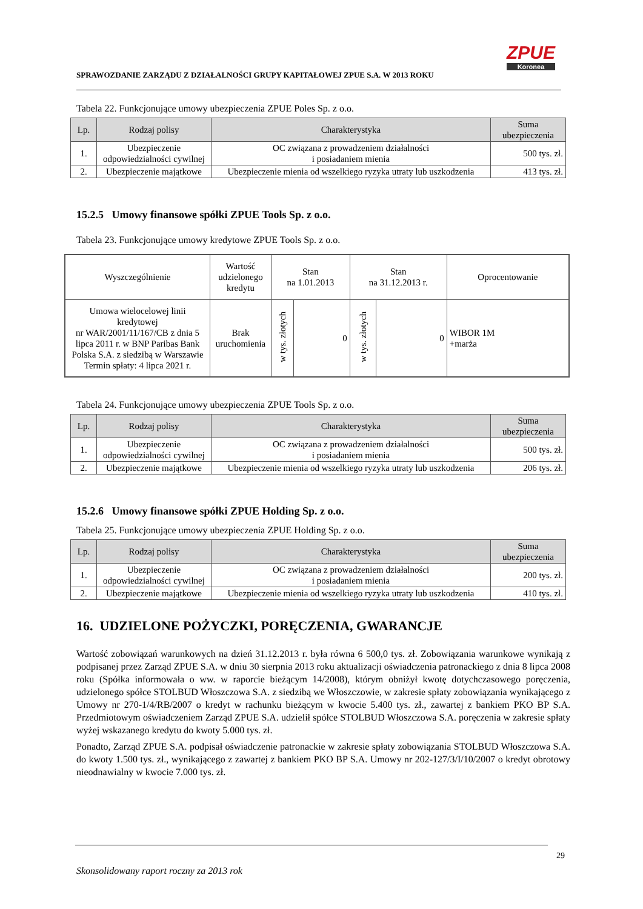SPRAWOZDANIE ZARZĄDU Z DZIAŁALNOŚCI GRUPY KAPITAŁOWEJ ZPUE S.A. W 2013 ROKU
ZPUE
Koronea
Tabela 22. Funkcjonujące umowy ubezpieczenia ZPUE Poles Sp. z o.o.
| Lp. | Rodzaj polisy | Charakterystyka | Suma ubezpieczenia |
| --- | --- | --- | --- |
| 1. | Ubezpieczenie odpowiedzialności cywilnej | OC związana z prowadzeniem działalności i posiadaniem mienia | 500 tys. zł. |
| 2. | Ubezpieczenie majątkowe | Ubezpieczenie mienia od wszelkiego ryzyka utraty lub uszkodzenia | 413 tys. zł. |
15.2.5 Umowy finansowe spółki ZPUE Tools Sp. z o.o.
Tabela 23. Funkcjonujące umowy kredytowe ZPUE Tools Sp. z o.o.
| Wyszczególnienie | Wartość udzielonego kredytu | Stan na 1.01.2013 | | Stan na 31.12.2013 r. | | Oprocentowanie |
| Umowa wielocelowej linii kredytowej nr WAR/2001/11/167/CB z dnia 5 lipca 2011 r. w BNP Paribas Bank Polska S.A. z siedzibą w Warszawie Termin spłaty: 4 lipca 2021 r. | Brak uruchomienia | w tys. złotych | 0 | w tys. złotych | 0 | WIBOR 1M +marża |
Tabela 24. Funkcjonujące umowy ubezpieczenia ZPUE Tools Sp. z o.o.
| Lp. | Rodzaj polisy | Charakterystyka | Suma ubezpieczenia |
| --- | --- | --- | --- |
| 1. | Ubezpieczenie odpowiedzialności cywilnej | OC związana z prowadzeniem działalności i posiadaniem mienia | 500 tys. zł. |
| 2. | Ubezpieczenie majątkowe | Ubezpieczenie mienia od wszelkiego ryzyka utraty lub uszkodzenia | 206 tys. zł. |
15.2.6 Umowy finansowe spółki ZPUE Holding Sp. z o.o.
Tabela 25. Funkcjonujące umowy ubezpieczenia ZPUE Holding Sp. z o.o.
| Lp. | Rodzaj polisy | Charakterystyka | Suma ubezpieczenia |
| --- | --- | --- | --- |
| 1. | Ubezpieczenie odpowiedzialności cywilnej | OC związana z prowadzeniem działalności i posiadaniem mienia | 200 tys. zł. |
| 2. | Ubezpieczenie majątkowe | Ubezpieczenie mienia od wszelkiego ryzyka utraty lub uszkodzenia | 410 tys. zł. |
16. UDZIELONE POŻYCZKI, PORĘCZENIA, GWARANCJE
Wartość zobowiązań warunkowych na dzień 31.12.2013 r. była równa 6 500,0 tys. zł. Zobowiązania warunkowe wynikają z podpisanej przez Zarząd ZPUE S.A. w dniu 30 sierpnia 2013 roku aktualizacji oświadczenia patronackiego z dnia 8 lipca 2008 roku (Spółka informowała o ww. w raporcie bieżącym 14/2008), którym obniżył kwotę dotychczasowego poręczenia, udzielonego spółce STOLBUD Włoszczowa S.A. z siedzibą we Włoszczowie, w zakresie spłaty zobowiązania wynikającego z Umowy nr 270-1/4/RB/2007 o kredyt w rachunku bieżącym w kwocie 5.400 tys. zł., zawartej z bankiem PKO BP S.A. Przedmiotowym oświadczeniem Zarząd ZPUE S.A. udzielił spółce STOLBUD Włoszczowa S.A. poręczenia w zakresie spłaty wyżej wskazanego kredytu do kwoty 5.000 tys. zł.
Ponadto, Zarząd ZPUE S.A. podpisał oświadczenie patronackie w zakresie spłaty zobowiązania STOLBUD Włoszczowa S.A. do kwoty 1.500 tys. zł., wynikającego z zawartej z bankiem PKO BP S.A. Umowy nr 202-127/3/I/10/2007 o kredyt obrotowy nieodnawialny w kwocie 7.000 tys. zł.
29
Skonsolidowany raport roczny za 2013 rok